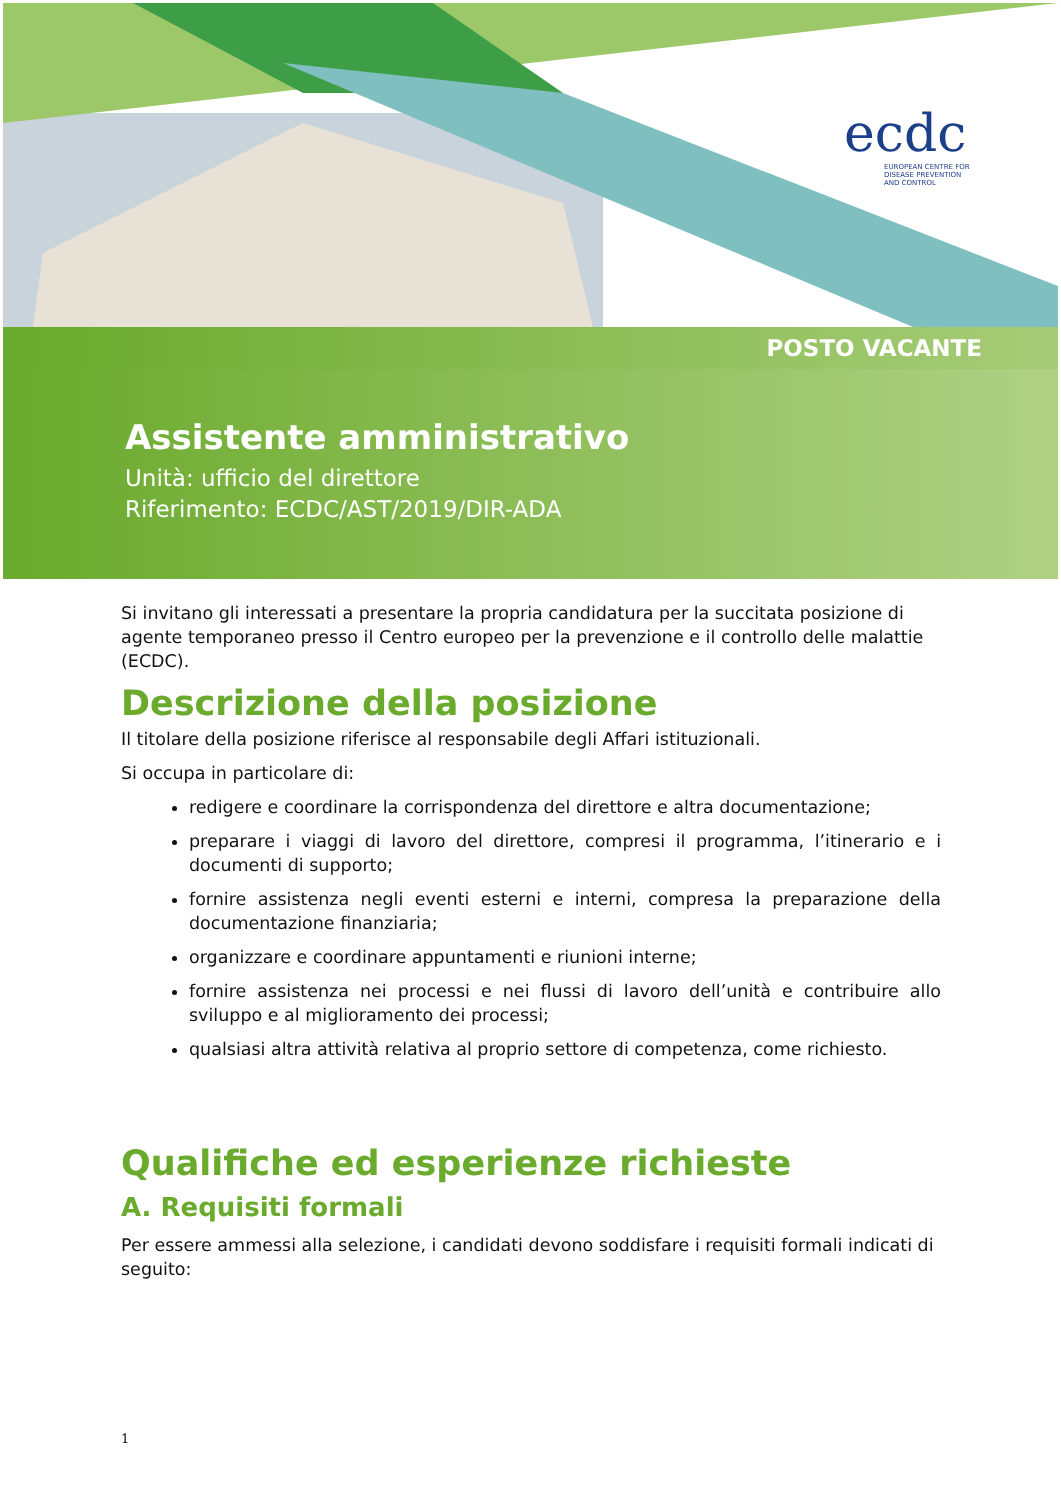ecdc
EUROPEAN CENTRE FOR
DISEASE PREVENTION
AND CONTROL
POSTO VACANTE
Assistente amministrativo
Unità: ufficio del direttore
Riferimento: ECDC/AST/2019/DIR-ADA
Si invitano gli interessati a presentare la propria candidatura per la succitata posizione di agente temporaneo presso il Centro europeo per la prevenzione e il controllo delle malattie (ECDC).
Descrizione della posizione
Il titolare della posizione riferisce al responsabile degli Affari istituzionali.
Si occupa in particolare di:
redigere e coordinare la corrispondenza del direttore e altra documentazione;
preparare i viaggi di lavoro del direttore, compresi il programma, l’itinerario e i documenti di supporto;
fornire assistenza negli eventi esterni e interni, compresa la preparazione della documentazione finanziaria;
organizzare e coordinare appuntamenti e riunioni interne;
fornire assistenza nei processi e nei flussi di lavoro dell’unità e contribuire allo sviluppo e al miglioramento dei processi;
qualsiasi altra attività relativa al proprio settore di competenza, come richiesto.
Qualifiche ed esperienze richieste
A. Requisiti formali
Per essere ammessi alla selezione, i candidati devono soddisfare i requisiti formali indicati di seguito:
1